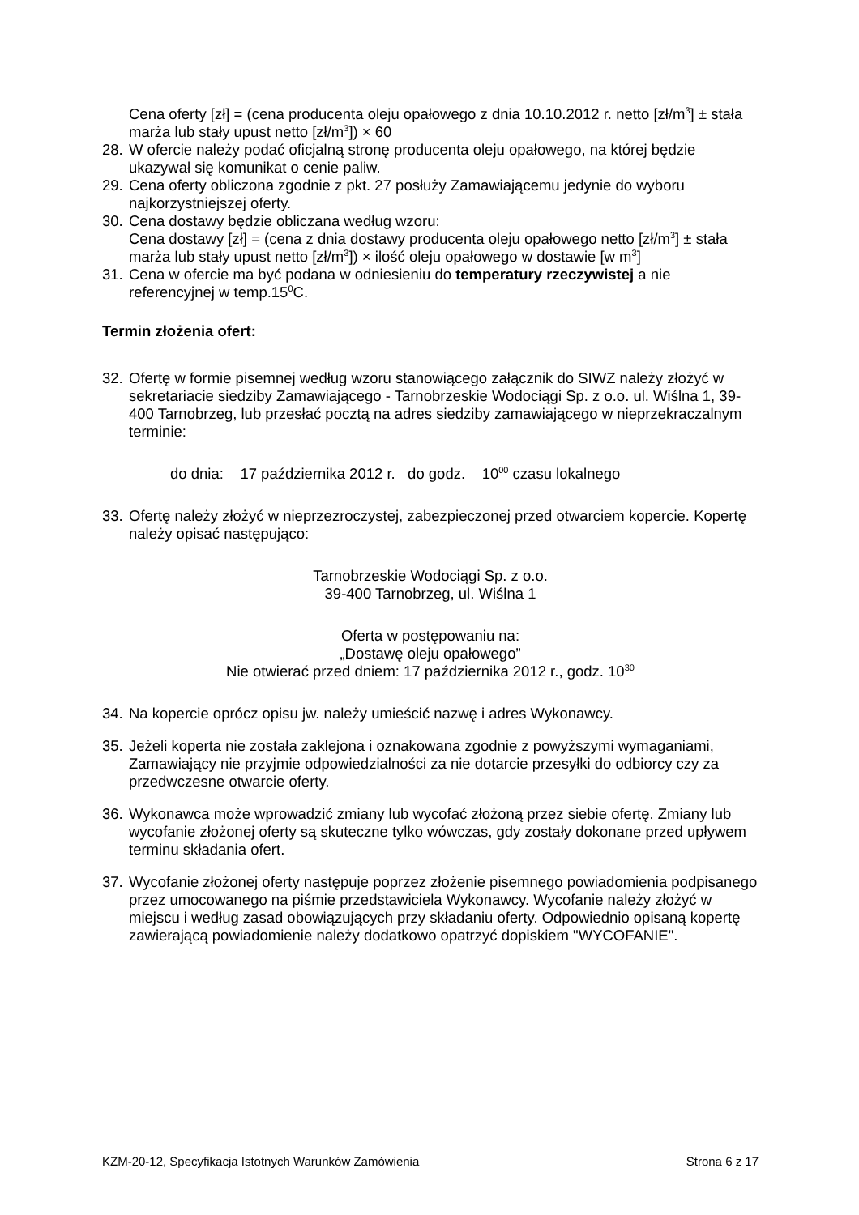Cena oferty [zł] = (cena producenta oleju opałowego z dnia 10.10.2012 r. netto [zł/m<sup>3</sup>] ± stała marża lub stały upust netto [zł/m<sup>3</sup>]) × 60
28.
W ofercie należy podać oficjalną stronę producenta oleju opałowego, na której będzie ukazywał się komunikat o cenie paliw.
29.
Cena oferty obliczona zgodnie z pkt. 27 posłuży Zamawiającemu jedynie do wyboru najkorzystniejszej oferty.
30.
Cena dostawy będzie obliczana według wzoru:
Cena dostawy [zł] = (cena z dnia dostawy producenta oleju opałowego netto [zł/m<sup>3</sup>] ± stała marża lub stały upust netto [zł/m<sup>3</sup>]) × ilość oleju opałowego w dostawie [w m<sup>3</sup>]
31.
Cena w ofercie ma być podana w odniesieniu do temperatury rzeczywistej a nie referencyjnej w temp.15<sup>0</sup>C.
Termin złożenia ofert:
32.
Ofertę w formie pisemnej według wzoru stanowiącego załącznik do SIWZ należy złożyć w sekretariacie siedziby Zamawiającego - Tarnobrzeskie Wodociągi Sp. z o.o. ul. Wiślna 1, 39-400 Tarnobrzeg, lub przesłać pocztą na adres siedziby zamawiającego w nieprzekraczalnym terminie:
do dnia: 17 października 2012 r. do godz. 10<sup>00</sup> czasu lokalnego
33.
Ofertę należy złożyć w nieprzezroczystej, zabezpieczonej przed otwarciem kopercie. Kopertę należy opisać następująco:
Tarnobrzeskie Wodociągi Sp. z o.o.
39-400 Tarnobrzeg, ul. Wiślna 1
Oferta w postępowaniu na:
„Dostawę oleju opałowego”
Nie otwierać przed dniem: 17 października 2012 r., godz. 10<sup>30</sup>
34.
Na kopercie oprócz opisu jw. należy umieścić nazwę i adres Wykonawcy.
35.
Jeżeli koperta nie została zaklejona i oznakowana zgodnie z powyższymi wymaganiami, Zamawiający nie przyjmie odpowiedzialności za nie dotarcie przesyłki do odbiorcy czy za przedwczesne otwarcie oferty.
36.
Wykonawca może wprowadzić zmiany lub wycofać złożoną przez siebie ofertę. Zmiany lub wycofanie złożonej oferty są skuteczne tylko wówczas, gdy zostały dokonane przed upływem terminu składania ofert.
37.
Wycofanie złożonej oferty następuje poprzez złożenie pisemnego powiadomienia podpisanego przez umocowanego na piśmie przedstawiciela Wykonawcy. Wycofanie należy złożyć w miejscu i według zasad obowiązujących przy składaniu oferty. Odpowiednio opisaną kopertę zawierającą powiadomienie należy dodatkowo opatrzyć dopiskiem "WYCOFANIE".
KZM-20-12, Specyfikacja Istotnych Warunków Zamówienia Strona 6 z 17